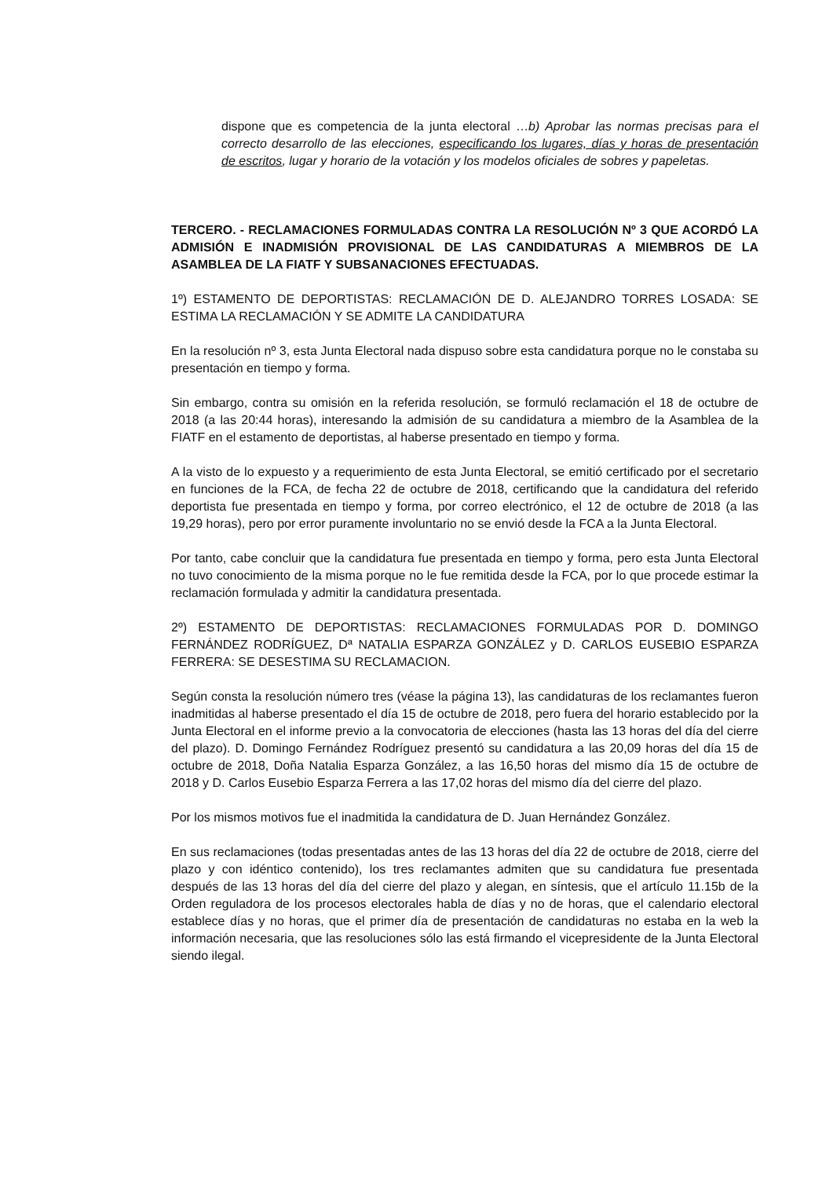dispone que es competencia de la junta electoral …b) Aprobar las normas precisas para el correcto desarrollo de las elecciones, especificando los lugares, días y horas de presentación de escritos, lugar y horario de la votación y los modelos oficiales de sobres y papeletas.
TERCERO. - RECLAMACIONES FORMULADAS CONTRA LA RESOLUCIÓN Nº 3 QUE ACORDÓ LA ADMISIÓN E INADMISIÓN PROVISIONAL DE LAS CANDIDATURAS A MIEMBROS DE LA ASAMBLEA DE LA FIATF Y SUBSANACIONES EFECTUADAS.
1º) ESTAMENTO DE DEPORTISTAS: RECLAMACIÓN DE D. ALEJANDRO TORRES LOSADA: SE ESTIMA LA RECLAMACIÓN Y SE ADMITE LA CANDIDATURA
En la resolución nº 3, esta Junta Electoral nada dispuso sobre esta candidatura porque no le constaba su presentación en tiempo y forma.
Sin embargo, contra su omisión en la referida resolución, se formuló reclamación el 18 de octubre de 2018 (a las 20:44 horas), interesando la admisión de su candidatura a miembro de la Asamblea de la FIATF en el estamento de deportistas, al haberse presentado en tiempo y forma.
A la visto de lo expuesto y a requerimiento de esta Junta Electoral, se emitió certificado por el secretario en funciones de la FCA, de fecha 22 de octubre de 2018, certificando que la candidatura del referido deportista fue presentada en tiempo y forma, por correo electrónico, el 12 de octubre de 2018 (a las 19,29 horas), pero por error puramente involuntario no se envió desde la FCA a la Junta Electoral.
Por tanto, cabe concluir que la candidatura fue presentada en tiempo y forma, pero esta Junta Electoral no tuvo conocimiento de la misma porque no le fue remitida desde la FCA, por lo que procede estimar la reclamación formulada y admitir la candidatura presentada.
2º) ESTAMENTO DE DEPORTISTAS: RECLAMACIONES FORMULADAS POR D. DOMINGO FERNÁNDEZ RODRÍGUEZ, Dª NATALIA ESPARZA GONZÁLEZ y D. CARLOS EUSEBIO ESPARZA FERRERA: SE DESESTIMA SU RECLAMACION.
Según consta la resolución número tres (véase la página 13), las candidaturas de los reclamantes fueron inadmitidas al haberse presentado el día 15 de octubre de 2018, pero fuera del horario establecido por la Junta Electoral en el informe previo a la convocatoria de elecciones (hasta las 13 horas del día del cierre del plazo). D. Domingo Fernández Rodríguez presentó su candidatura a las 20,09 horas del día 15 de octubre de 2018, Doña Natalia Esparza González, a las 16,50 horas del mismo día 15 de octubre de 2018 y D. Carlos Eusebio Esparza Ferrera a las 17,02 horas del mismo día del cierre del plazo.
Por los mismos motivos fue el inadmitida la candidatura de D. Juan Hernández González.
En sus reclamaciones (todas presentadas antes de las 13 horas del día 22 de octubre de 2018, cierre del plazo y con idéntico contenido), los tres reclamantes admiten que su candidatura fue presentada después de las 13 horas del día del cierre del plazo y alegan, en síntesis, que el artículo 11.15b de la Orden reguladora de los procesos electorales habla de días y no de horas, que el calendario electoral establece días y no horas, que el primer día de presentación de candidaturas no estaba en la web la información necesaria, que las resoluciones sólo las está firmando el vicepresidente de la Junta Electoral siendo ilegal.